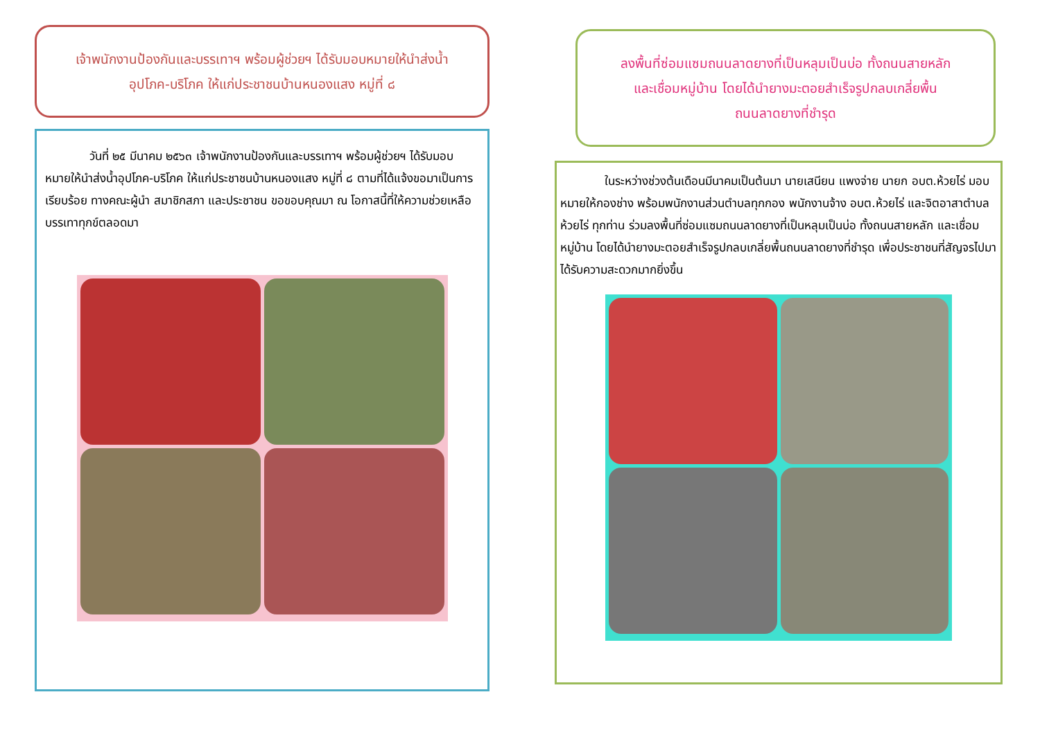เจ้าพนักงานป้องกันและบรรเทาฯ พร้อมผู้ช่วยฯ ได้รับมอบหมายให้นำส่งน้ำ
อุปโภค-บริโภค ให้แก่ประชาชนบ้านหนองแสง หมู่ที่ ๘
วันที่ ๒๕ มีนาคม ๒๕๖๓ เจ้าพนักงานป้องกันและบรรเทาฯ พร้อมผู้ช่วยฯ ได้รับมอบหมายให้นำส่งน้ำอุปโภค-บริโภค ให้แก่ประชาชนบ้านหนองแสง หมู่ที่ ๘ ตามที่ได้แจ้งขอมาเป็นการเรียบร้อย ทางคณะผู้นำ สมาชิกสภา และประชาชน ขอขอบคุณมา ณ โอกาสนี้ที่ให้ความช่วยเหลือบรรเทาทุกข์ตลอดมา
ลงพื้นที่ซ่อมแซมถนนลาดยางที่เป็นหลุมเป็นบ่อ ทั้งถนนสายหลัก
และเชื่อมหมู่บ้าน โดยได้นำยางมะตอยสำเร็จรูปกลบเกลี่ยพื้น
ถนนลาดยางที่ชำรุด
ในระหว่างช่วงต้นเดือนมีนาคมเป็นต้นมา นายเสนียน แพงจ่าย นายก อบต.ห้วยไร่ มอบหมายให้กองช่าง พร้อมพนักงานส่วนตำบลทุกกอง พนักงานจ้าง อบต.ห้วยไร่ และจิตอาสาตำบลห้วยไร่ ทุกท่าน ร่วมลงพื้นที่ซ่อมแซมถนนลาดยางที่เป็นหลุมเป็นบ่อ ทั้งถนนสายหลัก และเชื่อมหมู่บ้าน โดยได้นำยางมะตอยสำเร็จรูปกลบเกลี่ยพื้นถนนลาดยางที่ชำรุด เพื่อประชาชนที่สัญจรไปมาได้รับความสะดวกมากยิ่งขึ้น